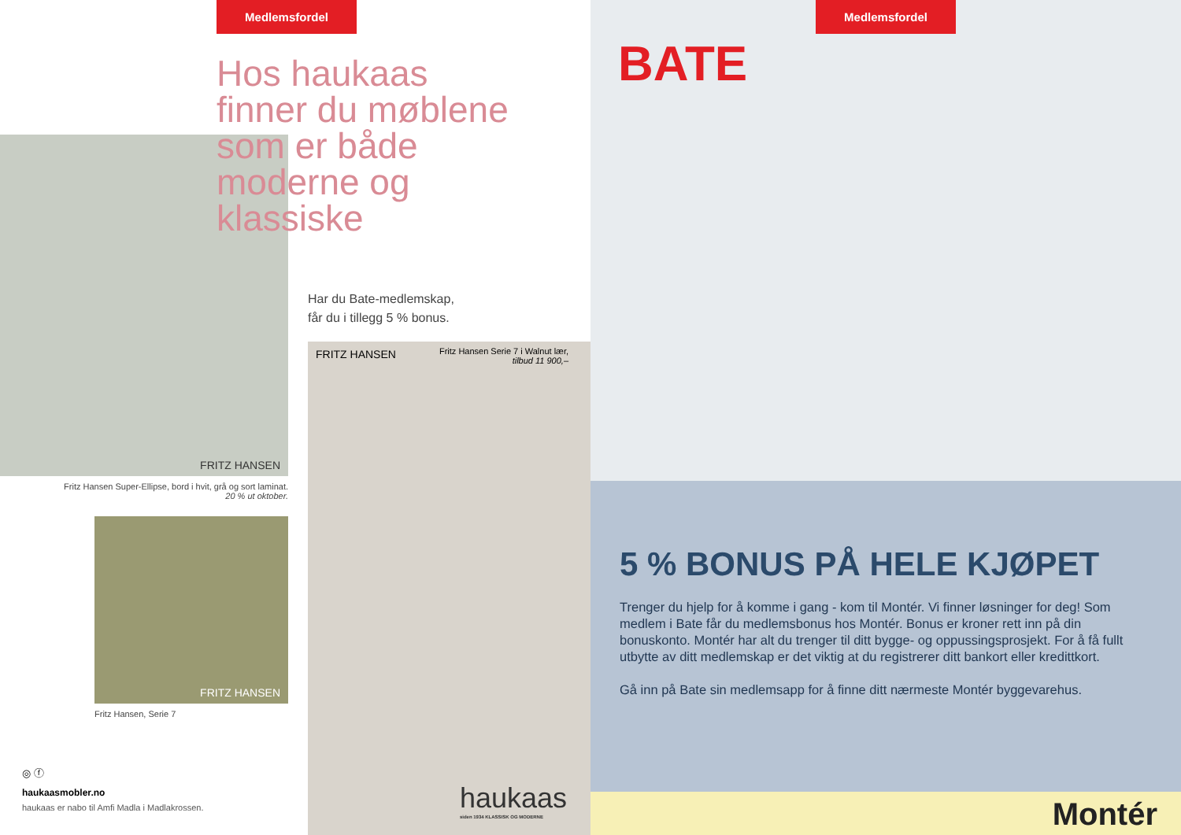Medlemsfordel
Hos haukaas
finner du møblene
som er både
moderne og
klassiske
FRITZ HANSEN
Fritz Hansen Super-Ellipse, bord i hvit, grå og sort laminat.
20 % ut oktober.
FRITZ HANSEN
Fritz Hansen, Serie 7
Har du Bate-medlemskap,
får du i tillegg 5 % bonus.
FRITZ HANSEN
Fritz Hansen Serie 7 i Walnut lær,
tilbud 11 900,–
haukaas
siden 1934 KLASSISK OG MODERNE
◎ ⓕ
haukaasmobler.no
haukaas er nabo til Amfi Madla i Madlakrossen.
Medlemsfordel
BATE
5 % BONUS PÅ HELE KJØPET
Trenger du hjelp for å komme i gang - kom til Montér. Vi finner løsninger for deg! Som medlem i Bate får du medlemsbonus hos Montér. Bonus er kroner rett inn på din bonuskonto. Montér har alt du trenger til ditt bygge- og oppussingsprosjekt. For å få fullt utbytte av ditt medlemskap er det viktig at du registrerer ditt bankort eller kredittkort.
Gå inn på Bate sin medlemsapp for å finne ditt nærmeste Montér byggevarehus.
Montér